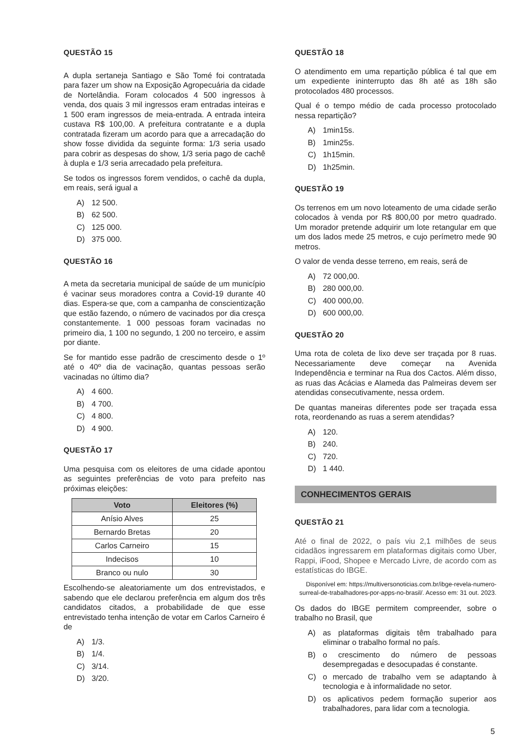QUESTÃO 15
A dupla sertaneja Santiago e São Tomé foi contratada para fazer um show na Exposição Agropecuária da cidade de Nortelândia. Foram colocados 4 500 ingressos à venda, dos quais 3 mil ingressos eram entradas inteiras e 1 500 eram ingressos de meia-entrada. A entrada inteira custava R$ 100,00. A prefeitura contratante e a dupla contratada fizeram um acordo para que a arrecadação do show fosse dividida da seguinte forma: 1/3 seria usado para cobrir as despesas do show, 1/3 seria pago de cachê à dupla e 1/3 seria arrecadado pela prefeitura.
Se todos os ingressos forem vendidos, o cachê da dupla, em reais, será igual a
A) 12 500.
B) 62 500.
C) 125 000.
D) 375 000.
QUESTÃO 16
A meta da secretaria municipal de saúde de um município é vacinar seus moradores contra a Covid-19 durante 40 dias. Espera-se que, com a campanha de conscientização que estão fazendo, o número de vacinados por dia cresça constantemente. 1 000 pessoas foram vacinadas no primeiro dia, 1 100 no segundo, 1 200 no terceiro, e assim por diante.
Se for mantido esse padrão de crescimento desde o 1º até o 40º dia de vacinação, quantas pessoas serão vacinadas no último dia?
A) 4 600.
B) 4 700.
C) 4 800.
D) 4 900.
QUESTÃO 17
Uma pesquisa com os eleitores de uma cidade apontou as seguintes preferências de voto para prefeito nas próximas eleições:
| Voto | Eleitores (%) |
| --- | --- |
| Anísio Alves | 25 |
| Bernardo Bretas | 20 |
| Carlos Carneiro | 15 |
| Indecisos | 10 |
| Branco ou nulo | 30 |
Escolhendo-se aleatoriamente um dos entrevistados, e sabendo que ele declarou preferência em algum dos três candidatos citados, a probabilidade de que esse entrevistado tenha intenção de votar em Carlos Carneiro é de
A) 1/3.
B) 1/4.
C) 3/14.
D) 3/20.
QUESTÃO 18
O atendimento em uma repartição pública é tal que em um expediente ininterrupto das 8h até as 18h são protocolados 480 processos.
Qual é o tempo médio de cada processo protocolado nessa repartição?
A) 1min15s.
B) 1min25s.
C) 1h15min.
D) 1h25min.
QUESTÃO 19
Os terrenos em um novo loteamento de uma cidade serão colocados à venda por R$ 800,00 por metro quadrado. Um morador pretende adquirir um lote retangular em que um dos lados mede 25 metros, e cujo perímetro mede 90 metros.
O valor de venda desse terreno, em reais, será de
A) 72 000,00.
B) 280 000,00.
C) 400 000,00.
D) 600 000,00.
QUESTÃO 20
Uma rota de coleta de lixo deve ser traçada por 8 ruas. Necessariamente deve começar na Avenida Independência e terminar na Rua dos Cactos. Além disso, as ruas das Acácias e Alameda das Palmeiras devem ser atendidas consecutivamente, nessa ordem.
De quantas maneiras diferentes pode ser traçada essa rota, reordenando as ruas a serem atendidas?
A) 120.
B) 240.
C) 720.
D) 1 440.
CONHECIMENTOS GERAIS
QUESTÃO 21
Até o final de 2022, o país viu 2,1 milhões de seus cidadãos ingressarem em plataformas digitais como Uber, Rappi, iFood, Shopee e Mercado Livre, de acordo com as estatísticas do IBGE.
Disponível em: https://multiversonoticias.com.br/ibge-revela-numero-surreal-de-trabalhadores-por-apps-no-brasil/. Acesso em: 31 out. 2023.
Os dados do IBGE permitem compreender, sobre o trabalho no Brasil, que
A) as plataformas digitais têm trabalhado para eliminar o trabalho formal no país.
B) o crescimento do número de pessoas desempregadas e desocupadas é constante.
C) o mercado de trabalho vem se adaptando à tecnologia e à informalidade no setor.
D) os aplicativos pedem formação superior aos trabalhadores, para lidar com a tecnologia.
5